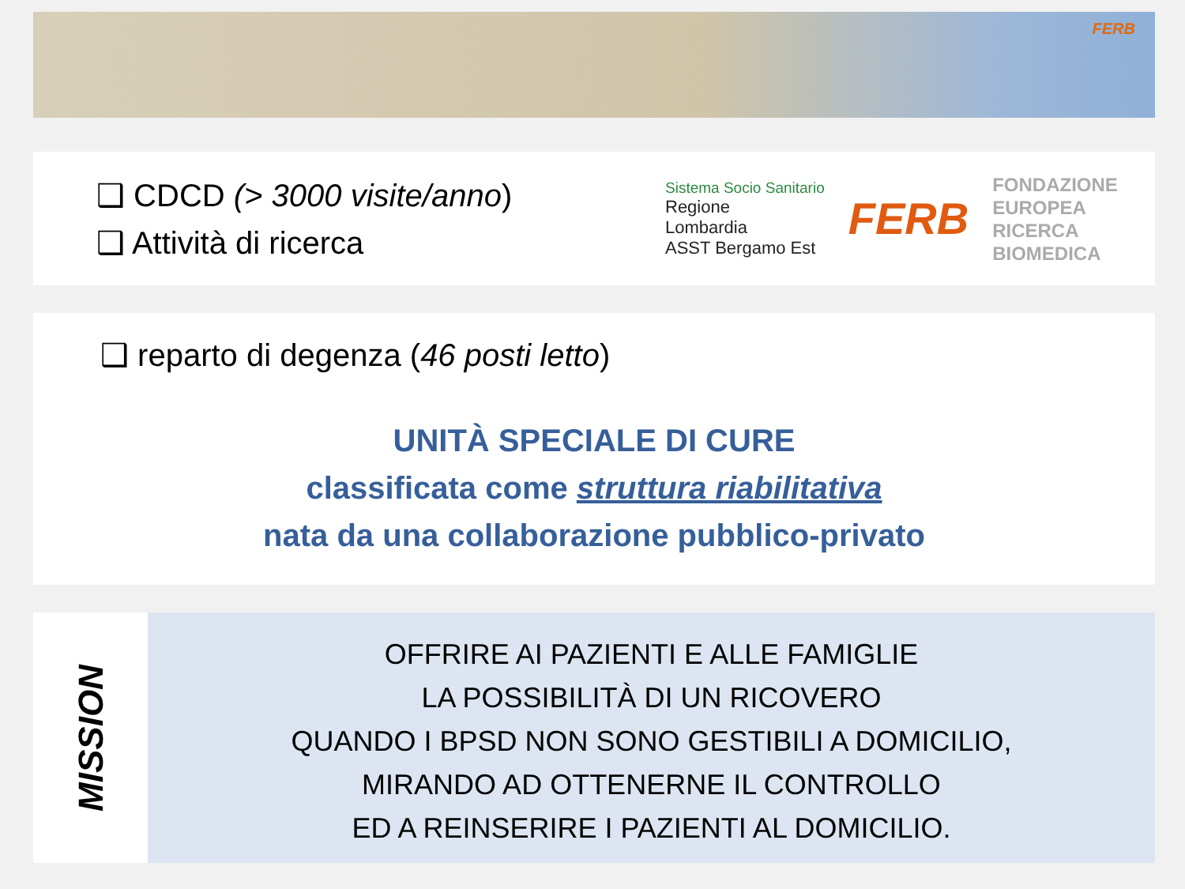FERB
❑ CDCD (> 3000 visite/anno)
❑ Attività di ricerca
Sistema Socio Sanitario
Regione
Lombardia
ASST Bergamo Est
FERB
FONDAZIONE
EUROPEA
RICERCA
BIOMEDICA
❑ reparto di degenza (46 posti letto)
UNITÀ SPECIALE DI CURE
classificata come struttura riabilitativa
nata da una collaborazione pubblico-privato
MISSION
OFFRIRE AI PAZIENTI E ALLE FAMIGLIE
LA POSSIBILITÀ DI UN RICOVERO
QUANDO I BPSD NON SONO GESTIBILI A DOMICILIO,
MIRANDO AD OTTENERNE IL CONTROLLO
ED A REINSERIRE I PAZIENTI AL DOMICILIO.